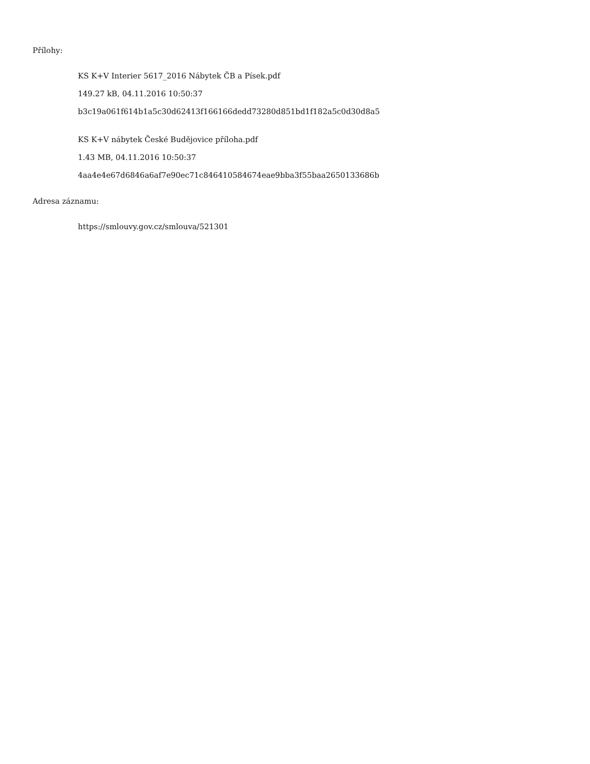Přílohy:
KS K+V Interier 5617_2016 Nábytek ČB a Písek.pdf
149.27 kB, 04.11.2016 10:50:37
b3c19a061f614b1a5c30d62413f166166dedd73280d851bd1f182a5c0d30d8a5
KS K+V nábytek České Budějovice příloha.pdf
1.43 MB, 04.11.2016 10:50:37
4aa4e4e67d6846a6af7e90ec71c846410584674eae9bba3f55baa2650133686b
Adresa záznamu:
https://smlouvy.gov.cz/smlouva/521301